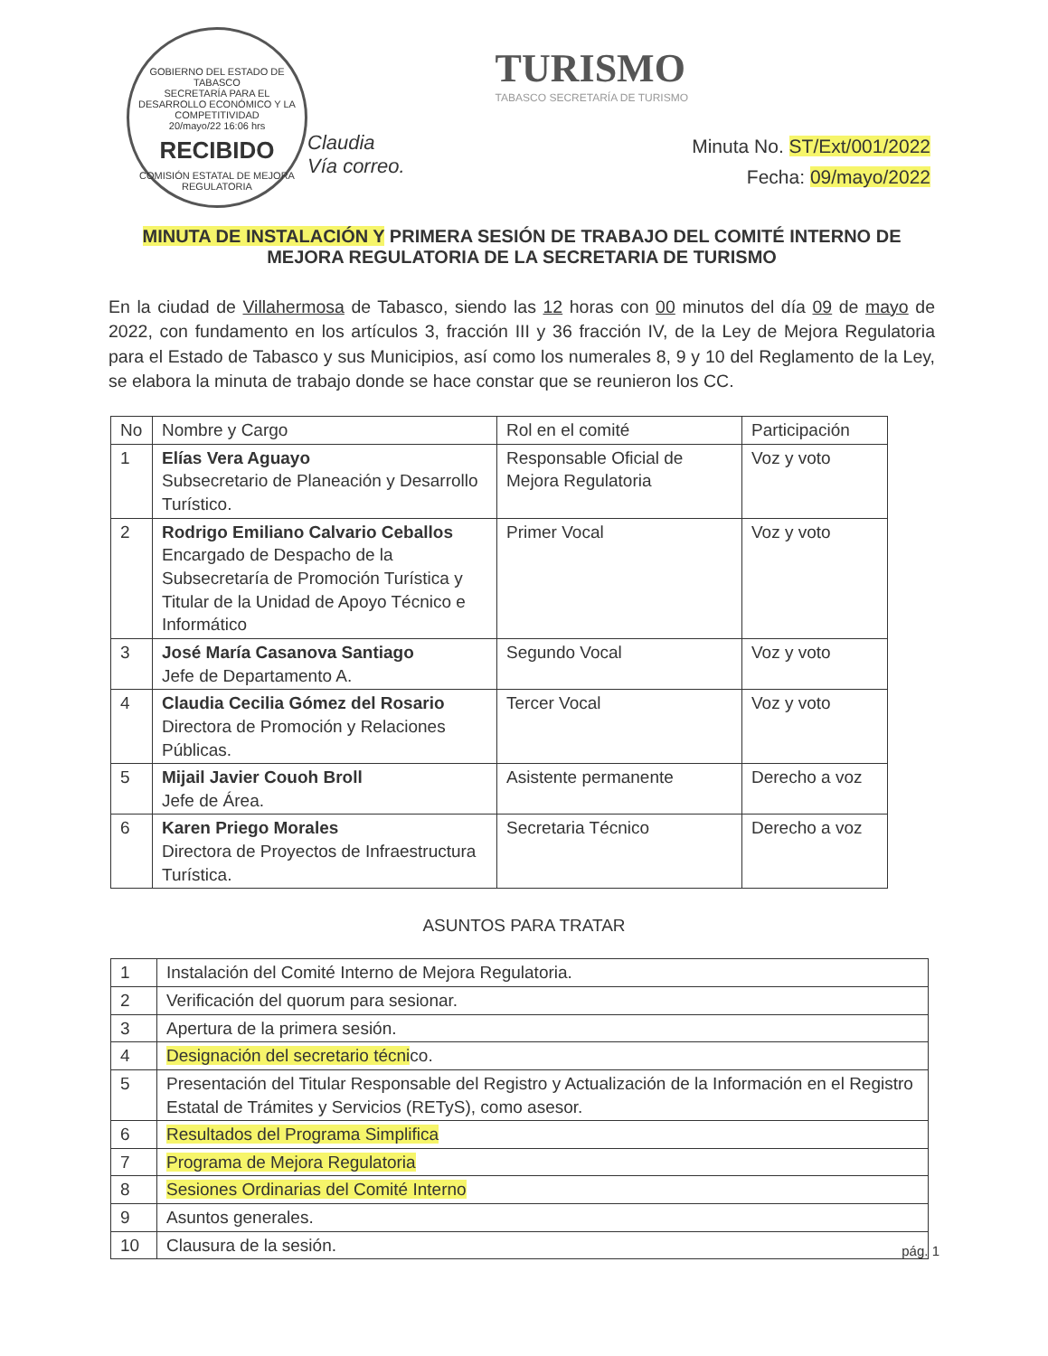GOBIERNO DEL ESTADO DE TABASCO
SECRETARÍA PARA EL DESARROLLO ECONÓMICO Y LA COMPETITIVIDAD
20/mayo/22 16:06 hrs
RECIBIDO
COMISIÓN ESTATAL DE MEJORA REGULATORIA
Claudia
Vía correo.
TURISMO
TABASCO SECRETARÍA DE TURISMO
Minuta No. ST/Ext/001/2022
Fecha: 09/mayo/2022
MINUTA DE INSTALACIÓN Y PRIMERA SESIÓN DE TRABAJO DEL COMITÉ INTERNO DE MEJORA REGULATORIA DE LA SECRETARIA DE TURISMO
En la ciudad de Villahermosa de Tabasco, siendo las 12 horas con 00 minutos del día 09 de mayo de 2022, con fundamento en los artículos 3, fracción III y 36 fracción IV, de la Ley de Mejora Regulatoria para el Estado de Tabasco y sus Municipios, así como los numerales 8, 9 y 10 del Reglamento de la Ley, se elabora la minuta de trabajo donde se hace constar que se reunieron los CC.
| No | Nombre y Cargo | Rol en el comité | Participación |
| 1 | Elías Vera Aguayo Subsecretario de Planeación y Desarrollo Turístico. | Responsable Oficial de Mejora Regulatoria | Voz y voto |
| 2 | Rodrigo Emiliano Calvario Ceballos Encargado de Despacho de la Subsecretaría de Promoción Turística y Titular de la Unidad de Apoyo Técnico e Informático | Primer Vocal | Voz y voto |
| 3 | José María Casanova Santiago Jefe de Departamento A. | Segundo Vocal | Voz y voto |
| 4 | Claudia Cecilia Gómez del Rosario Directora de Promoción y Relaciones Públicas. | Tercer Vocal | Voz y voto |
| 5 | Mijail Javier Couoh Broll Jefe de Área. | Asistente permanente | Derecho a voz |
| 6 | Karen Priego Morales Directora de Proyectos de Infraestructura Turística. | Secretaria Técnico | Derecho a voz |
ASUNTOS PARA TRATAR
| 1 | Instalación del Comité Interno de Mejora Regulatoria. |
| 2 | Verificación del quorum para sesionar. |
| 3 | Apertura de la primera sesión. |
| 4 | Designación del secretario técni co. |
| 5 | Presentación del Titular Responsable del Registro y Actualización de la Información en el Registro Estatal de Trámites y Servicios (RETyS), como asesor. |
| 6 | Resultados del Programa Simplifica |
| 7 | Programa de Mejora Regulatoria |
| 8 | Sesiones Ordinarias del Comité Interno |
| 9 | Asuntos generales. |
| 10 | Clausura de la sesión. |
pág. 1